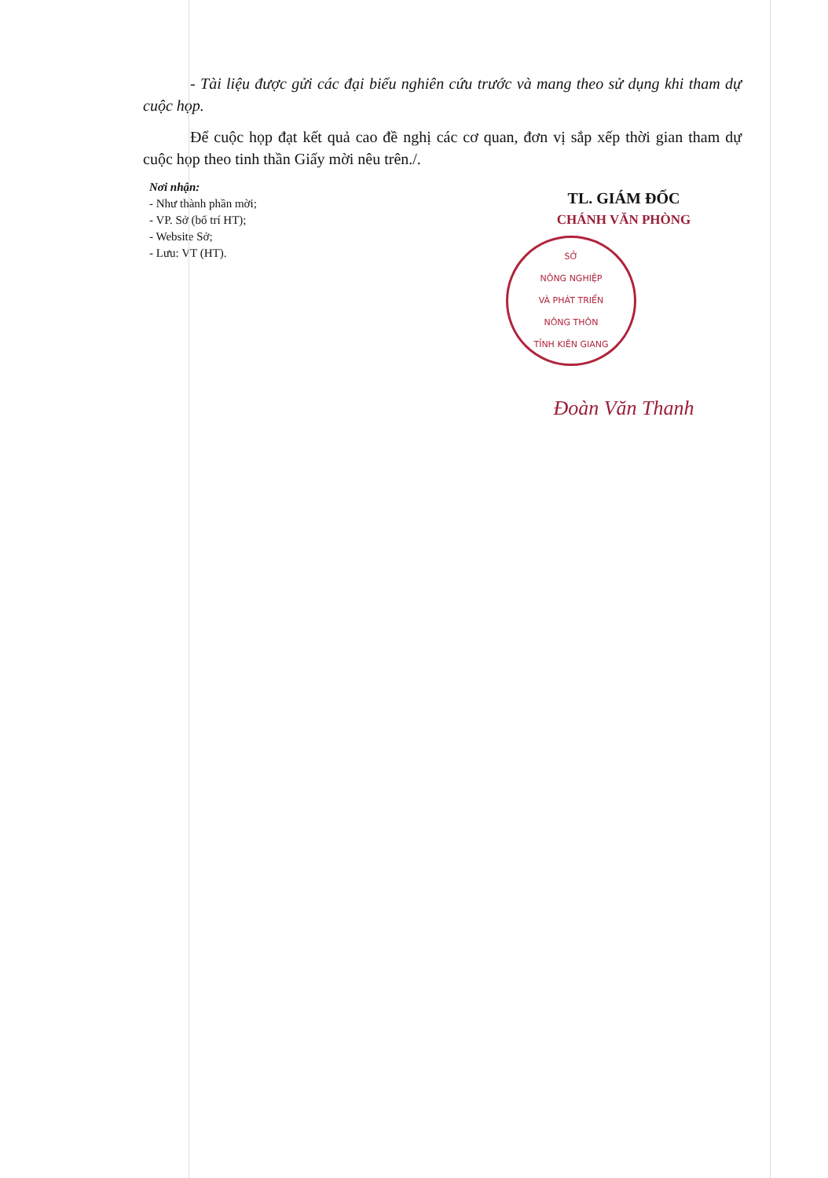- Tài liệu được gửi các đại biểu nghiên cứu trước và mang theo sử dụng khi tham dự cuộc họp.
Để cuộc họp đạt kết quả cao đề nghị các cơ quan, đơn vị sắp xếp thời gian tham dự cuộc họp theo tinh thần Giấy mời nêu trên./.
Nơi nhận:
- Như thành phần mời;
- VP. Sở (bố trí HT);
- Website Sở;
- Lưu: VT (HT).
TL. GIÁM ĐỐC
CHÁNH VĂN PHÒNG
SỞ
NÔNG NGHIỆP
VÀ PHÁT TRIỂN
NÔNG THÔN
TỈNH KIÊN GIANG
Đoàn Văn Thanh